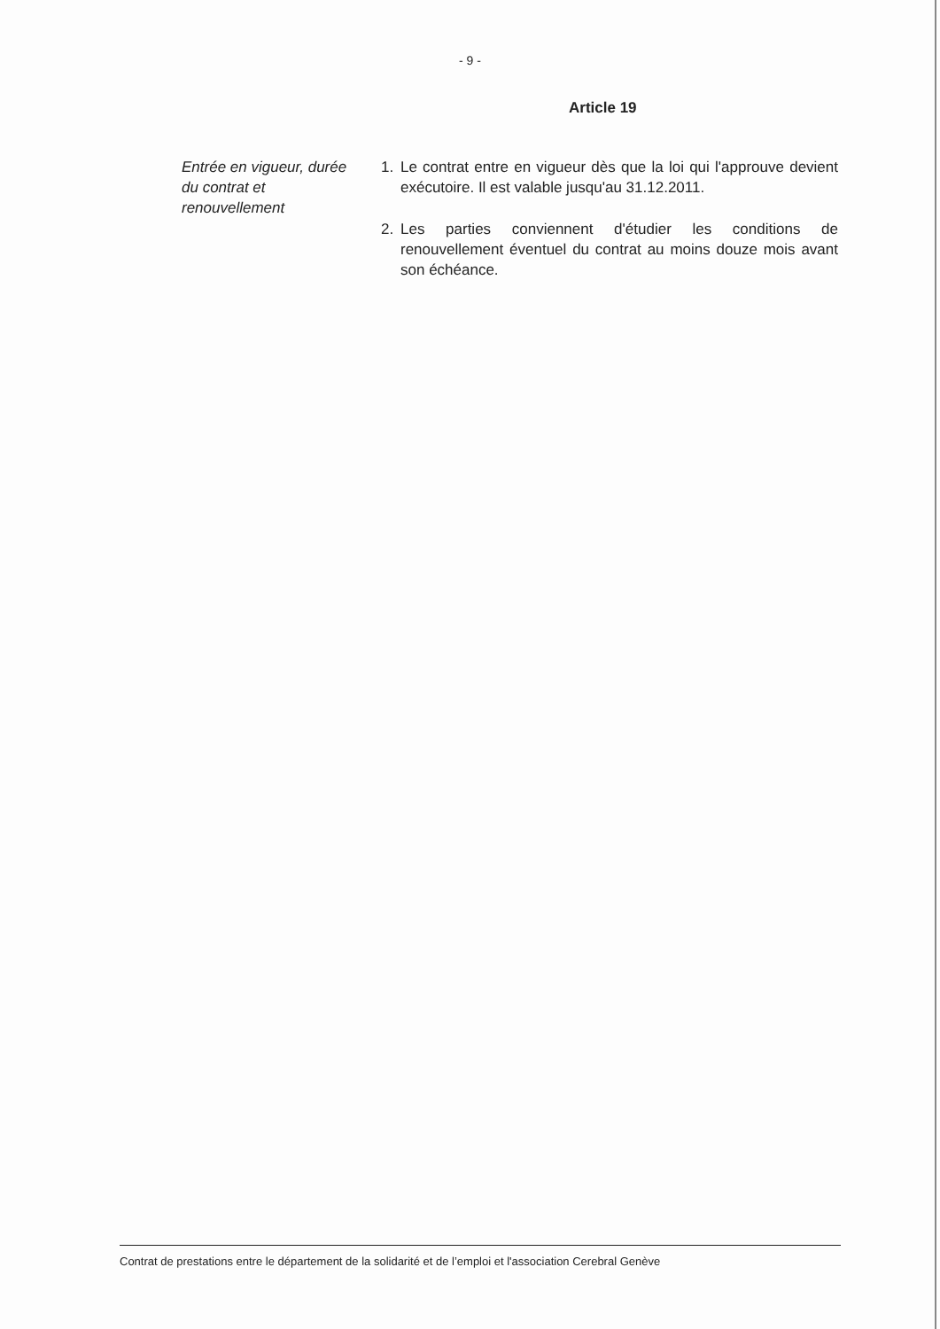- 9 -
Article 19
Entrée en vigueur, durée du contrat et renouvellement
1. Le contrat entre en vigueur dès que la loi qui l'approuve devient exécutoire. Il est valable jusqu'au 31.12.2011.
2. Les parties conviennent d'étudier les conditions de renouvellement éventuel du contrat au moins douze mois avant son échéance.
Contrat de prestations entre le département de la solidarité et de l’emploi et l'association Cerebral Genève